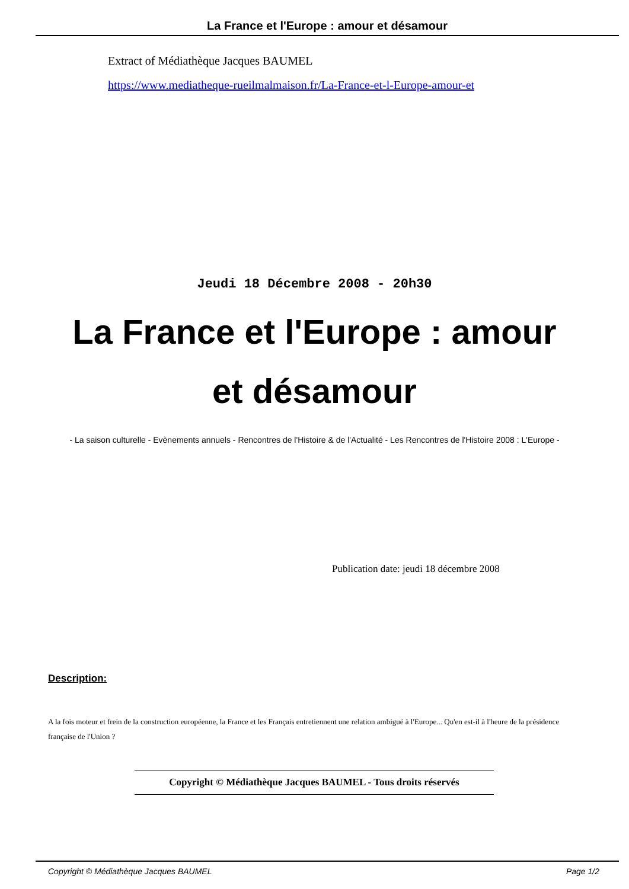La France et l'Europe : amour et désamour
Extract of Médiathèque Jacques BAUMEL
https://www.mediatheque-rueilmalmaison.fr/La-France-et-l-Europe-amour-et
Jeudi 18 Décembre 2008 - 20h30
La France et l'Europe : amour et désamour
- La saison culturelle - Evènements annuels - Rencontres de l'Histoire & de l'Actualité - Les Rencontres de l'Histoire 2008 : L'Europe -
Publication date: jeudi 18 décembre 2008
Description:
A la fois moteur et frein de la construction européenne, la France et les Français entretiennent une relation ambiguë à l'Europe... Qu'en est-il à l'heure de la présidence française de l'Union ?
Copyright © Médiathèque Jacques BAUMEL - Tous droits réservés
Copyright © Médiathèque Jacques BAUMEL Page 1/2